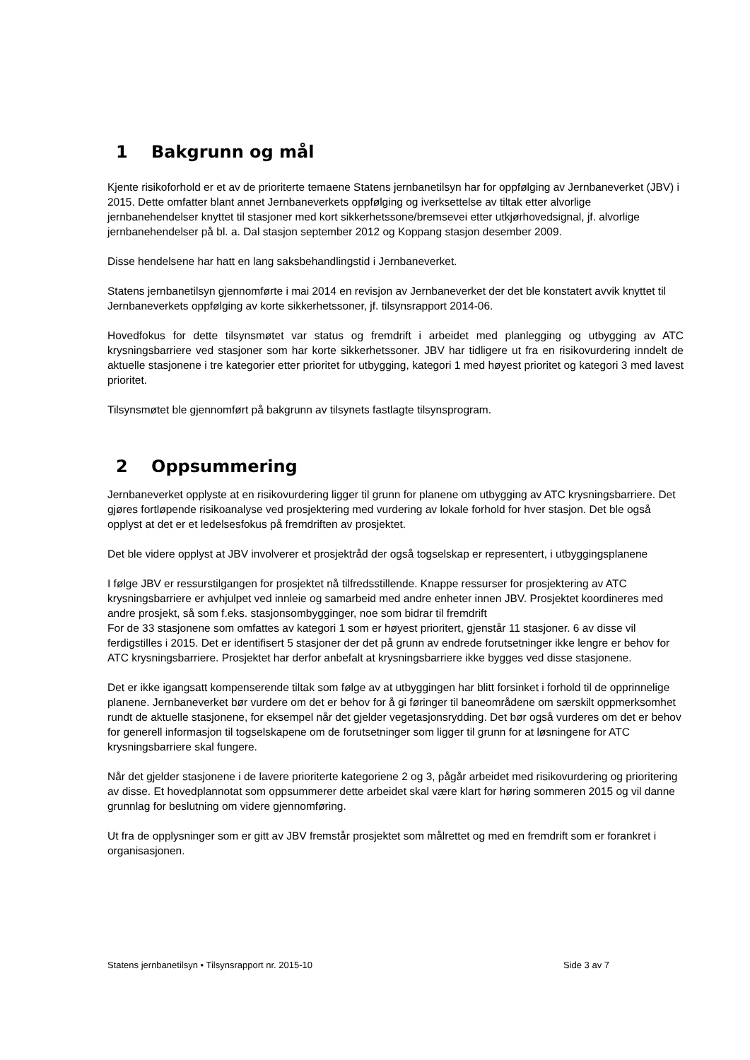1 Bakgrunn og mål
Kjente risikoforhold er et av de prioriterte temaene Statens jernbanetilsyn har for oppfølging av Jernbaneverket (JBV) i 2015. Dette omfatter blant annet Jernbaneverkets oppfølging og iverksettelse av tiltak etter alvorlige jernbanehendelser knyttet til stasjoner med kort sikkerhetssone/bremsevei etter utkjørhovedsignal, jf. alvorlige jernbanehendelser på bl. a. Dal stasjon september 2012 og Koppang stasjon desember 2009.
Disse hendelsene har hatt en lang saksbehandlingstid i Jernbaneverket.
Statens jernbanetilsyn gjennomførte i mai 2014 en revisjon av Jernbaneverket der det ble konstatert avvik knyttet til Jernbaneverkets oppfølging av korte sikkerhetssoner, jf. tilsynsrapport 2014-06.
Hovedfokus for dette tilsynsmøtet var status og fremdrift i arbeidet med planlegging og utbygging av ATC krysningsbarriere ved stasjoner som har korte sikkerhetssoner. JBV har tidligere ut fra en risikovurdering inndelt de aktuelle stasjonene i tre kategorier etter prioritet for utbygging, kategori 1 med høyest prioritet og kategori 3 med lavest prioritet.
Tilsynsmøtet ble gjennomført på bakgrunn av tilsynets fastlagte tilsynsprogram.
2 Oppsummering
Jernbaneverket opplyste at en risikovurdering ligger til grunn for planene om utbygging av ATC krysningsbarriere. Det gjøres fortløpende risikoanalyse ved prosjektering med vurdering av lokale forhold for hver stasjon. Det ble også opplyst at det er et ledelsesfokus på fremdriften av prosjektet.
Det ble videre opplyst at JBV involverer et prosjektråd der også togselskap er representert, i utbyggingsplanene
I følge JBV er ressurstilgangen for prosjektet nå tilfredsstillende. Knappe ressurser for prosjektering av ATC krysningsbarriere er avhjulpet ved innleie og samarbeid med andre enheter innen JBV. Prosjektet koordineres med andre prosjekt, så som f.eks. stasjonsombygginger, noe som bidrar til fremdrift
For de 33 stasjonene som omfattes av kategori 1 som er høyest prioritert, gjenstår 11 stasjoner. 6 av disse vil ferdigstilles i 2015. Det er identifisert 5 stasjoner der det på grunn av endrede forutsetninger ikke lengre er behov for ATC krysningsbarriere. Prosjektet har derfor anbefalt at krysningsbarriere ikke bygges ved disse stasjonene.
Det er ikke igangsatt kompenserende tiltak som følge av at utbyggingen har blitt forsinket i forhold til de opprinnelige planene. Jernbaneverket bør vurdere om det er behov for å gi føringer til baneområdene om særskilt oppmerksomhet rundt de aktuelle stasjonene, for eksempel når det gjelder vegetasjonsrydding. Det bør også vurderes om det er behov for generell informasjon til togselskapene om de forutsetninger som ligger til grunn for at løsningene for ATC krysningsbarriere skal fungere.
Når det gjelder stasjonene i de lavere prioriterte kategoriene 2 og 3, pågår arbeidet med risikovurdering og prioritering av disse. Et hovedplannotat som oppsummerer dette arbeidet skal være klart for høring sommeren 2015 og vil danne grunnlag for beslutning om videre gjennomføring.
Ut fra de opplysninger som er gitt av JBV fremstår prosjektet som målrettet og med en fremdrift som er forankret i organisasjonen.
Statens jernbanetilsyn • Tilsynsrapport nr. 2015-10 Side 3 av 7